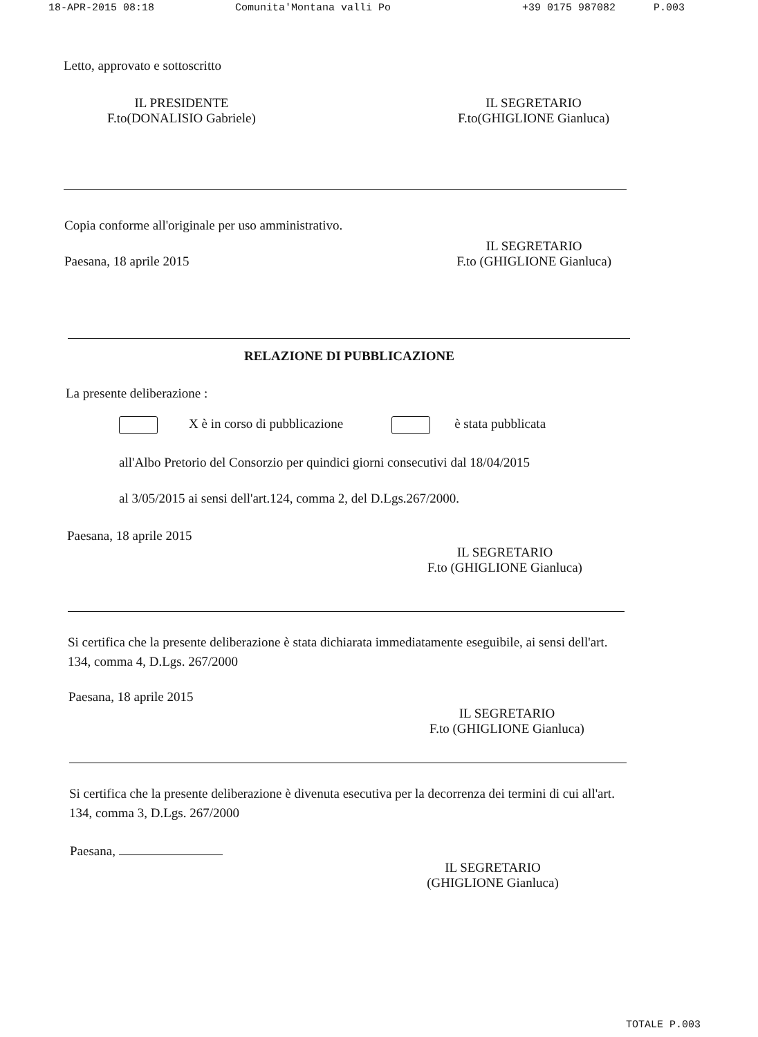18-APR-2015 08:18 Comunita'Montana valli Po +39 0175 987082 P.003
Letto, approvato e sottoscritto
IL PRESIDENTE
F.to(DONALISIO Gabriele)
IL SEGRETARIO
F.to(GHIGLIONE Gianluca)
Copia conforme all'originale per uso amministrativo.
Paesana, 18 aprile 2015
IL SEGRETARIO
F.to (GHIGLIONE Gianluca)
RELAZIONE DI PUBBLICAZIONE
La presente deliberazione :
X è in corso di pubblicazione è stata pubblicata
all'Albo Pretorio del Consorzio per quindici giorni consecutivi dal 18/04/2015
al 3/05/2015 ai sensi dell'art.124, comma 2, del D.Lgs.267/2000.
Paesana, 18 aprile 2015
IL SEGRETARIO
F.to (GHIGLIONE Gianluca)
Si certifica che la presente deliberazione è stata dichiarata immediatamente eseguibile, ai sensi dell'art. 134, comma 4, D.Lgs. 267/2000
Paesana, 18 aprile 2015
IL SEGRETARIO
F.to (GHIGLIONE Gianluca)
Si certifica che la presente deliberazione è divenuta esecutiva per la decorrenza dei termini di cui all'art. 134, comma 3, D.Lgs. 267/2000
Paesana,
IL SEGRETARIO
(GHIGLIONE Gianluca)
TOTALE P.003